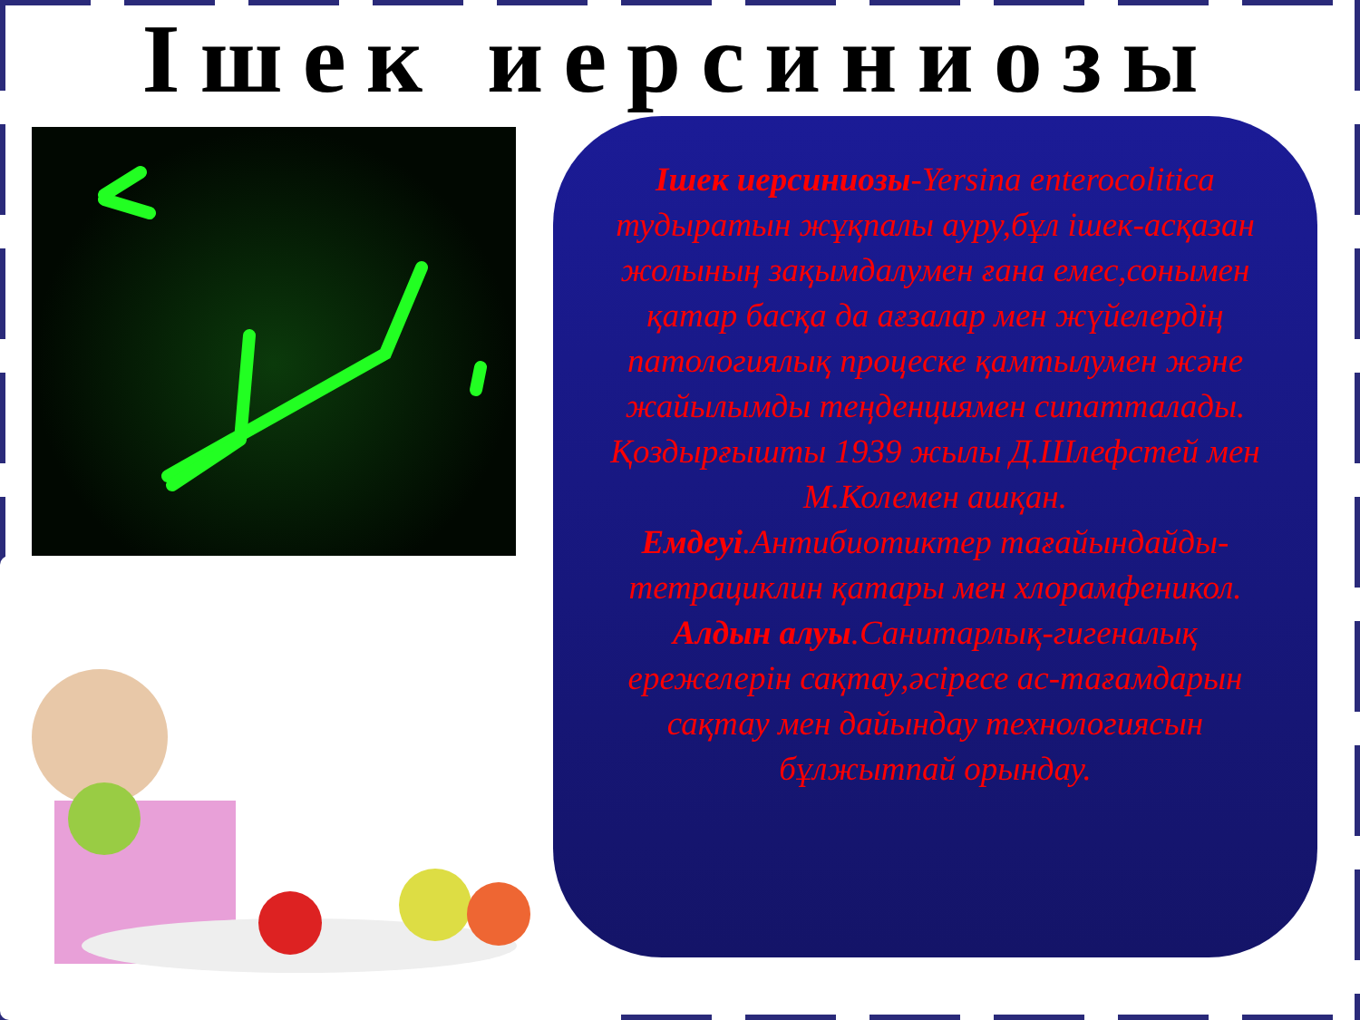Ішек иерсиниозы
Ішек иерсиниозы-Yersina enterocolitica тудыратын жұқпалы ауру,бұл ішек-асқазан жолының зақымдалумен ғана емес,сонымен қатар басқа да ағзалар мен жүйелердің патологиялық процеске қамтылумен және жайылымды теңденциямен сипатталады. Қоздырғышты 1939 жылы Д.Шлефстей мен М.Колемен ашқан.
Емдеуі.Антибиотиктер тағайындайды-тетрациклин қатары мен хлорамфеникол.
Алдын алуы.Санитарлық-гигеналық ережелерін сақтау,әсіресе ас-тағамдарын сақтау мен дайындау технологиясын бұлжытпай орындау.